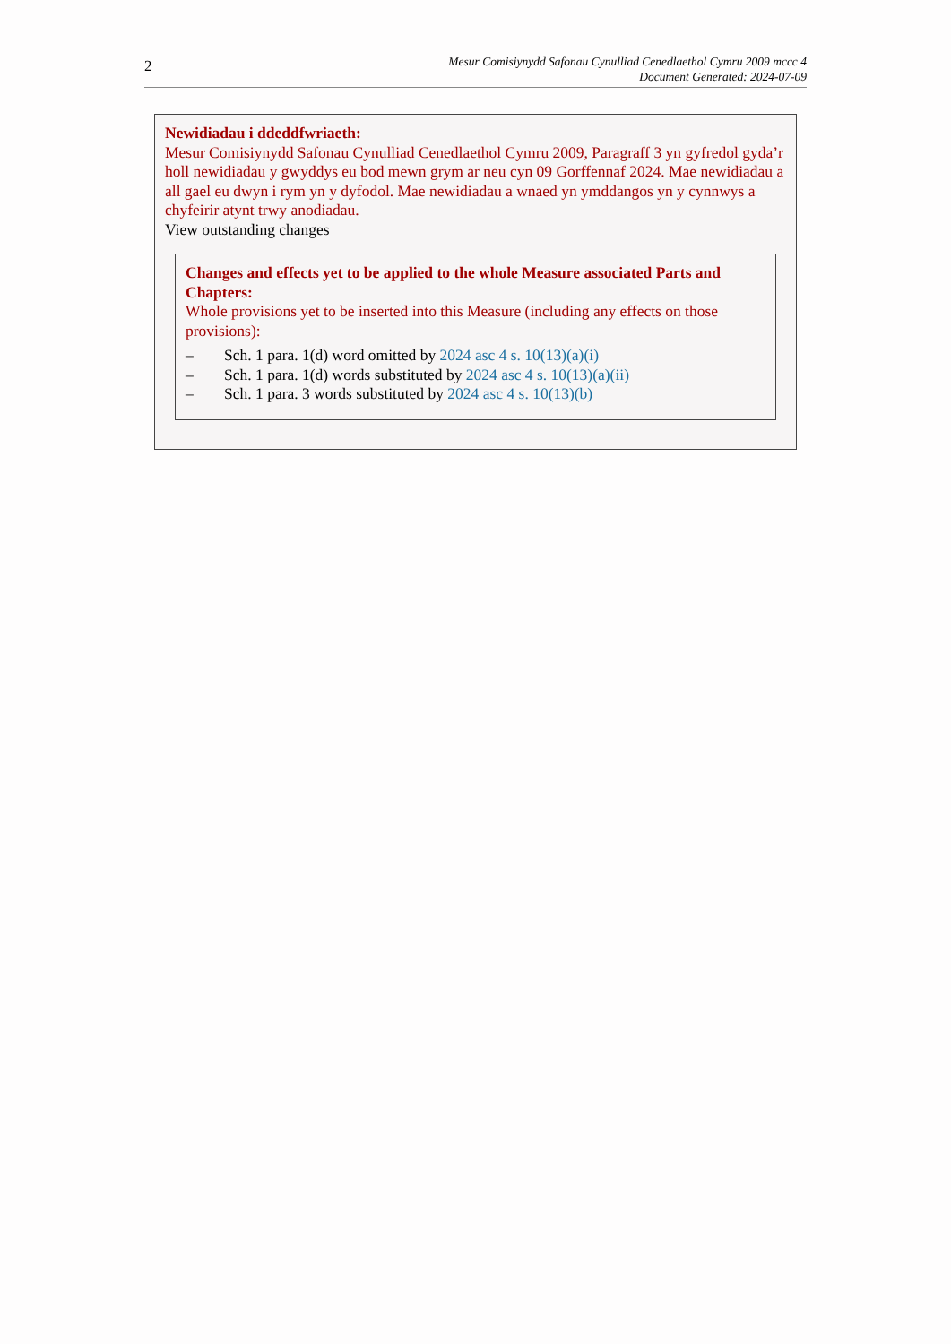2
Mesur Comisiynydd Safonau Cynulliad Cenedlaethol Cymru 2009 mccc 4
Document Generated: 2024-07-09
Newidiadau i ddeddfwriaeth:
Mesur Comisiynydd Safonau Cynulliad Cenedlaethol Cymru 2009, Paragraff 3 yn gyfredol gyda’r holl newidiadau y gwyddys eu bod mewn grym ar neu cyn 09 Gorffennaf 2024. Mae newidiadau a all gael eu dwyn i rym yn y dyfodol. Mae newidiadau a wnaed yn ymddangos yn y cynnwys a chyfeirir atynt trwy anodiadau.
View outstanding changes
Changes and effects yet to be applied to the whole Measure associated Parts and Chapters:
Whole provisions yet to be inserted into this Measure (including any effects on those provisions):
– Sch. 1 para. 1(d) word omitted by 2024 asc 4 s. 10(13)(a)(i)
– Sch. 1 para. 1(d) words substituted by 2024 asc 4 s. 10(13)(a)(ii)
– Sch. 1 para. 3 words substituted by 2024 asc 4 s. 10(13)(b)